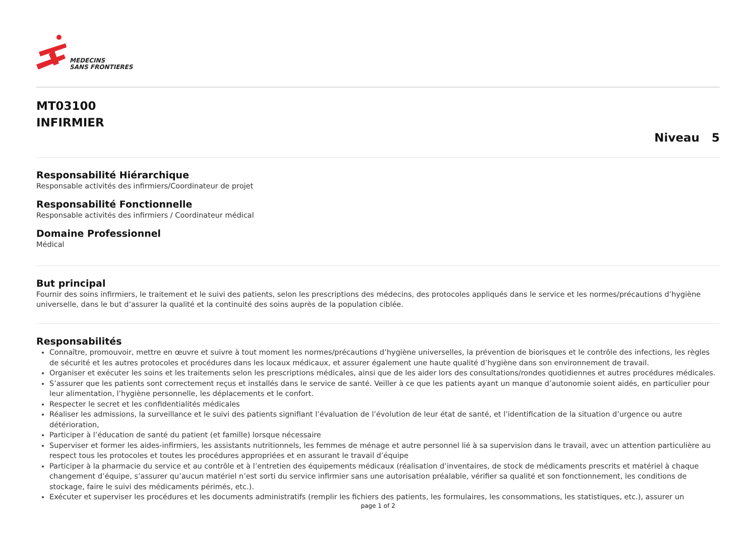MEDECINS
SANS FRONTIERES
MT03100
INFIRMIER
Niveau 5
Responsabilité Hiérarchique
Responsable activités des infirmiers/Coordinateur de projet
Responsabilité Fonctionnelle
Responsable activités des infirmiers / Coordinateur médical
Domaine Professionnel
Médical
But principal
Fournir des soins infirmiers, le traitement et le suivi des patients, selon les prescriptions des médecins, des protocoles appliqués dans le service et les normes/précautions d’hygiène universelle, dans le but d’assurer la qualité et la continuité des soins auprès de la population ciblée.
Responsabilités
Connaître, promouvoir, mettre en œuvre et suivre à tout moment les normes/précautions d’hygiène universelles, la prévention de biorisques et le contrôle des infections, les règles de sécurité et les autres protocoles et procédures dans les locaux médicaux, et assurer également une haute qualité d’hygiène dans son environnement de travail.
Organiser et exécuter les soins et les traitements selon les prescriptions médicales, ainsi que de les aider lors des consultations/rondes quotidiennes et autres procédures médicales.
S’assurer que les patients sont correctement reçus et installés dans le service de santé. Veiller à ce que les patients ayant un manque d’autonomie soient aidés, en particulier pour leur alimentation, l’hygiène personnelle, les déplacements et le confort.
Respecter le secret et les confidentialités médicales
Réaliser les admissions, la surveillance et le suivi des patients signifiant l’évaluation de l’évolution de leur état de santé, et l’identification de la situation d’urgence ou autre détérioration,
Participer à l’éducation de santé du patient (et famille) lorsque nécessaire
Superviser et former les aides-infirmiers, les assistants nutritionnels, les femmes de ménage et autre personnel lié à sa supervision dans le travail, avec un attention particulière au respect tous les protocoles et toutes les procédures appropriées et en assurant le travail d’équipe
Participer à la pharmacie du service et au contrôle et à l’entretien des équipements médicaux (réalisation d’inventaires, de stock de médicaments prescrits et matériel à chaque changement d’équipe, s’assurer qu’aucun matériel n’est sorti du service infirmier sans une autorisation préalable, vérifier sa qualité et son fonctionnement, les conditions de stockage, faire le suivi des médicaments périmés, etc.).
Exécuter et superviser les procédures et les documents administratifs (remplir les fichiers des patients, les formulaires, les consommations, les statistiques, etc.), assurer un
page 1 of 2